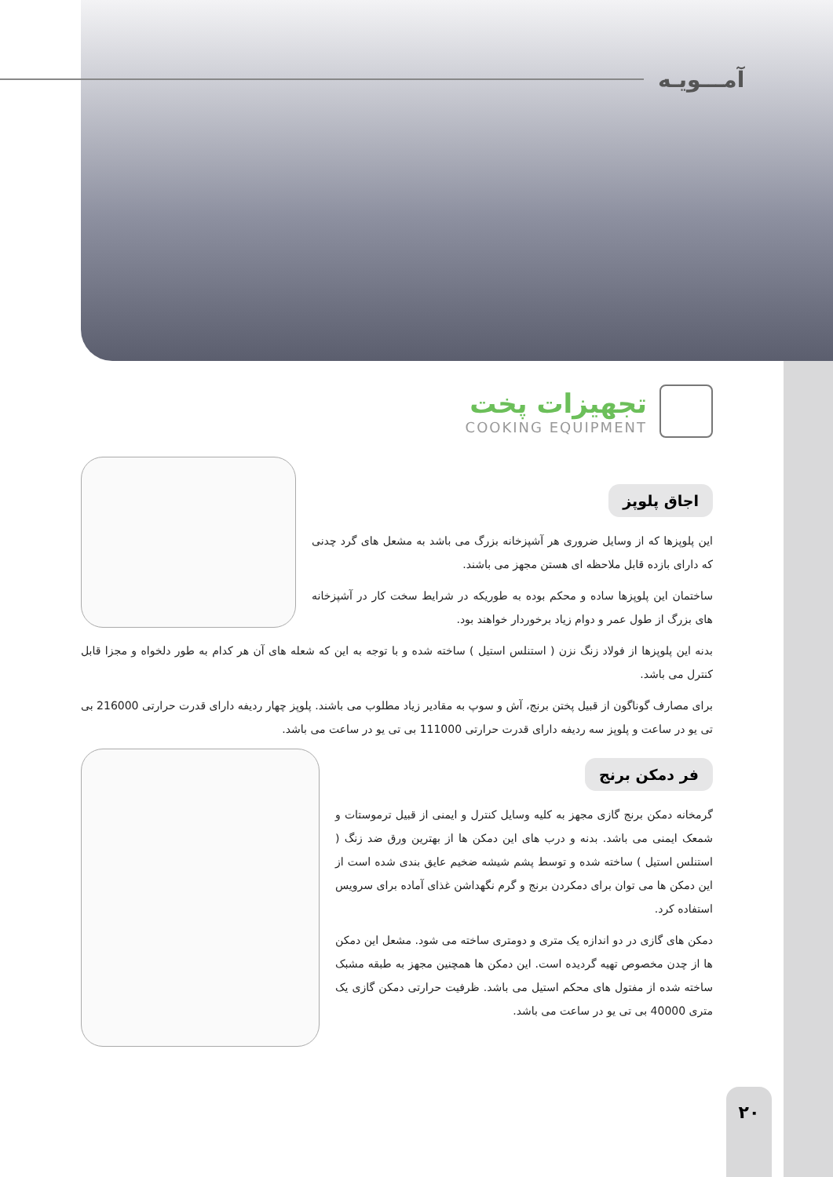آمـــویـه
تجهیزات پخت
COOKING EQUIPMENT
اجاق پلوپز
این پلوپزها که از وسایل ضروری هر آشپزخانه بزرگ می باشد به مشعل های گرد چدنی که دارای بازده قابل ملاحظه ای هستن مجهز می باشند.
ساختمان این پلوپزها ساده و محکم بوده به طوریکه در شرایط سخت کار در آشپزخانه های بزرگ از طول عمر و دوام زیاد برخوردار خواهند بود.
بدنه این پلوپزها از فولاد زنگ نزن ( استنلس استیل ) ساخته شده و با توجه به این که شعله های آن هر کدام به طور دلخواه و مجزا قابل کنترل می باشد.
برای مصارف گوناگون از قبیل پختن برنج، آش و سوپ به مقادیر زیاد مطلوب می باشند. پلوپز چهار ردیفه دارای قدرت حرارتی 216000 بی تی یو در ساعت و پلوپز سه ردیفه دارای قدرت حرارتی 111000 بی تی یو در ساعت می باشد.
فر دمکن برنج
گرمخانه دمکن برنج گازی مجهز به کلیه وسایل کنترل و ایمنی از قبیل ترموستات و شمعک ایمنی می باشد. بدنه و درب های این دمکن ها از بهترین ورق ضد زنگ ( استنلس استیل ) ساخته شده و توسط پشم شیشه ضخیم عایق بندی شده است از این دمکن ها می توان برای دمکردن برنج و گرم نگهداشن غذای آماده برای سرویس استفاده کرد.
دمکن های گازی در دو اندازه یک متری و دومتری ساخته می شود. مشعل این دمکن ها از چدن مخصوص تهیه گردیده است. این دمکن ها همچنین مجهز به طبقه مشبک ساخته شده از مفتول های محکم استیل می باشد. ظرفیت حرارتی دمکن گازی یک متری 40000 بی تی یو در ساعت می باشد.
۲۰